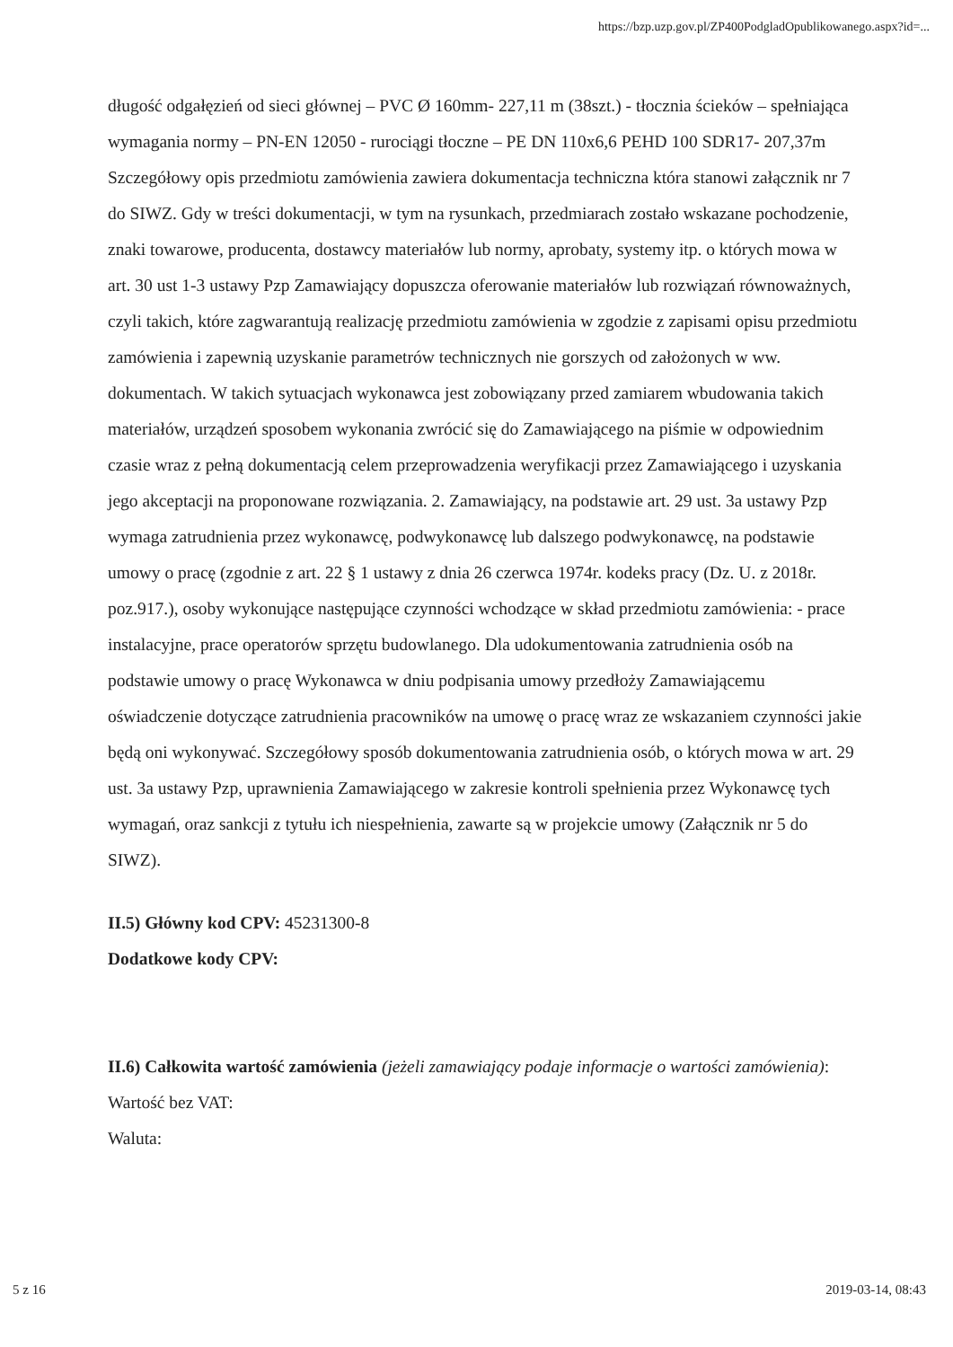https://bzp.uzp.gov.pl/ZP400PodgladOpublikowanego.aspx?id=...
długość odgałęzień od sieci głównej – PVC Ø 160mm- 227,11 m (38szt.) - tłocznia ścieków – spełniająca wymagania normy – PN-EN 12050 - rurociągi tłoczne – PE DN 110x6,6 PEHD 100 SDR17- 207,37m Szczegółowy opis przedmiotu zamówienia zawiera dokumentacja techniczna która stanowi załącznik nr 7 do SIWZ. Gdy w treści dokumentacji, w tym na rysunkach, przedmiarach zostało wskazane pochodzenie, znaki towarowe, producenta, dostawcy materiałów lub normy, aprobaty, systemy itp. o których mowa w art. 30 ust 1-3 ustawy Pzp Zamawiający dopuszcza oferowanie materiałów lub rozwiązań równoważnych, czyli takich, które zagwarantują realizację przedmiotu zamówienia w zgodzie z zapisami opisu przedmiotu zamówienia i zapewnią uzyskanie parametrów technicznych nie gorszych od założonych w ww. dokumentach. W takich sytuacjach wykonawca jest zobowiązany przed zamiarem wbudowania takich materiałów, urządzeń sposobem wykonania zwrócić się do Zamawiającego na piśmie w odpowiednim czasie wraz z pełną dokumentacją celem przeprowadzenia weryfikacji przez Zamawiającego i uzyskania jego akceptacji na proponowane rozwiązania. 2. Zamawiający, na podstawie art. 29 ust. 3a ustawy Pzp wymaga zatrudnienia przez wykonawcę, podwykonawcę lub dalszego podwykonawcę, na podstawie umowy o pracę (zgodnie z art. 22 § 1 ustawy z dnia 26 czerwca 1974r. kodeks pracy (Dz. U. z 2018r. poz.917.), osoby wykonujące następujące czynności wchodzące w skład przedmiotu zamówienia: - prace instalacyjne, prace operatorów sprzętu budowlanego. Dla udokumentowania zatrudnienia osób na podstawie umowy o pracę Wykonawca w dniu podpisania umowy przedłoży Zamawiającemu oświadczenie dotyczące zatrudnienia pracowników na umowę o pracę wraz ze wskazaniem czynności jakie będą oni wykonywać. Szczegółowy sposób dokumentowania zatrudnienia osób, o których mowa w art. 29 ust. 3a ustawy Pzp, uprawnienia Zamawiającego w zakresie kontroli spełnienia przez Wykonawcę tych wymagań, oraz sankcji z tytułu ich niespełnienia, zawarte są w projekcie umowy (Załącznik nr 5 do SIWZ).
II.5) Główny kod CPV: 45231300-8
Dodatkowe kody CPV:
II.6) Całkowita wartość zamówienia (jeżeli zamawiający podaje informacje o wartości zamówienia):
Wartość bez VAT:
Waluta:
5 z 16 2019-03-14, 08:43